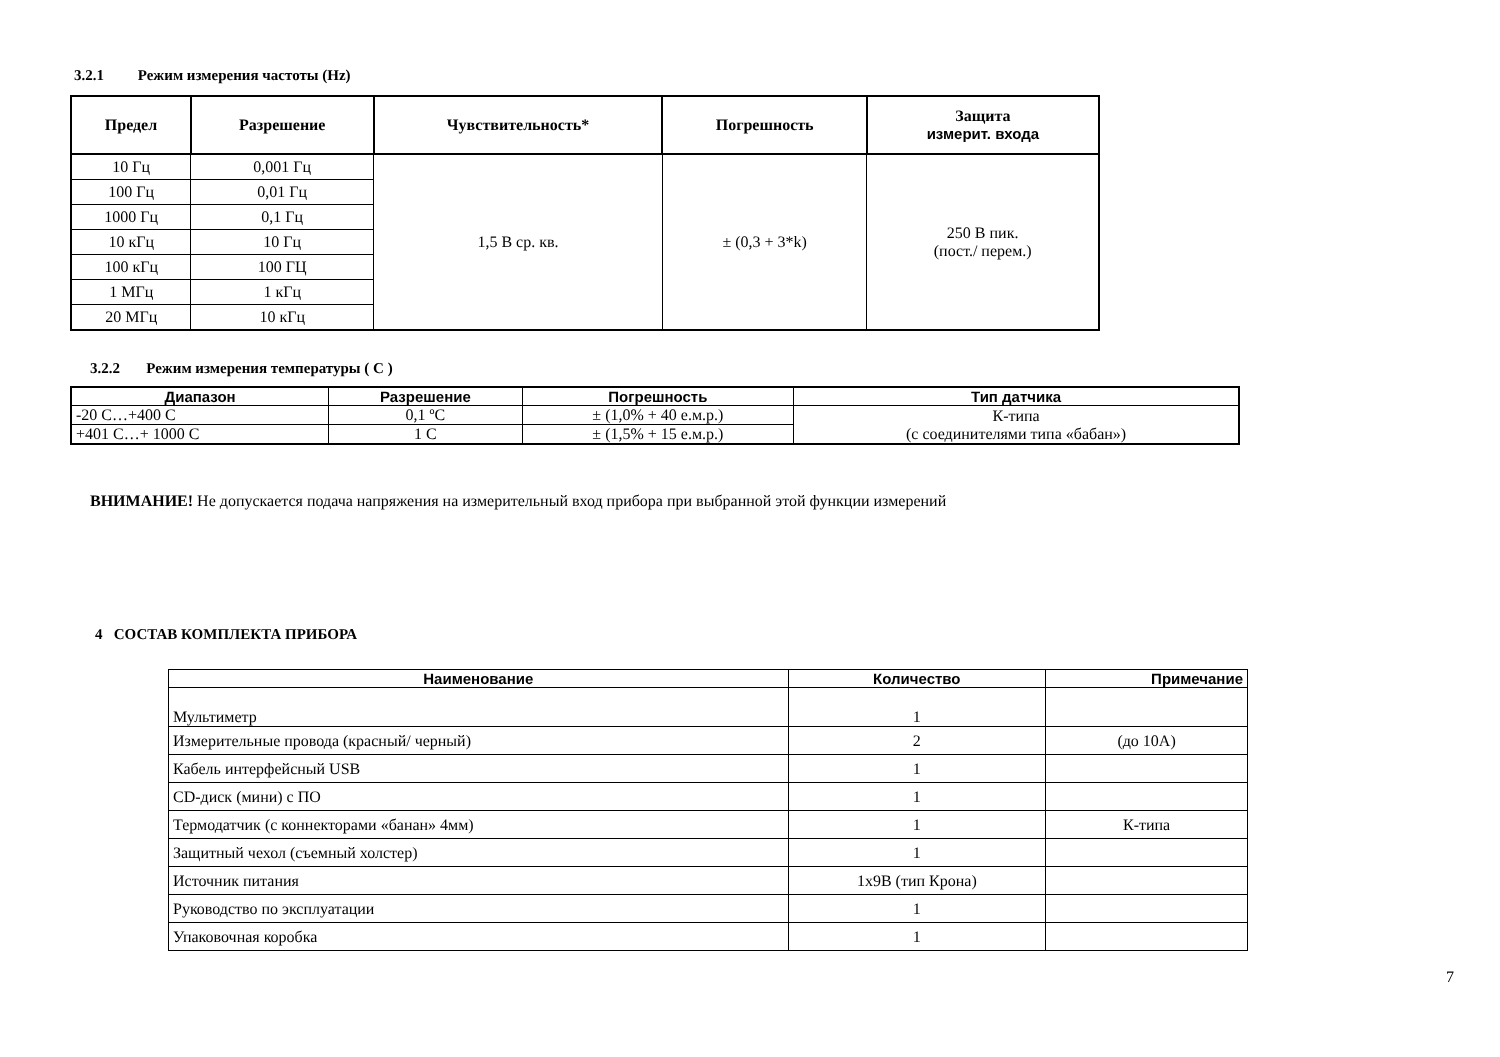3.2.1 Режим измерения частоты (Hz)
| Предел | Разрешение | Чувствительность* | Погрешность | Защита измерит. входа |
| --- | --- | --- | --- | --- |
| 10 Гц | 0,001 Гц | 1,5 В ср. кв. | ± (0,3 + 3*k) | 250 В пик. (пост./ перем.) |
| 100 Гц | 0,01 Гц | | | |
| 1000 Гц | 0,1 Гц | | | |
| 10 кГц | 10 Гц | | | |
| 100 кГц | 100 ГЦ | | | |
| 1 МГц | 1 кГц | | | |
| 20 МГц | 10 кГц | | | |
3.2.2 Режим измерения температуры ( C )
| Диапазон | Разрешение | Погрешность | Тип датчика |
| --- | --- | --- | --- |
| -20 C…+400 C | 0,1 ºC | ± (1,0% + 40 е.м.р.) | К-типа (с соединителями типа «бабан») |
| +401 C…+ 1000 C | 1 C | ± (1,5% + 15 е.м.р.) | |
ВНИМАНИЕ! Не допускается подача напряжения на измерительный вход прибора при выбранной этой функции измерений
4 СОСТАВ КОМПЛЕКТА ПРИБОРА
| Наименование | Количество | Примечание |
| --- | --- | --- |
| Мультиметр | 1 | |
| Измерительные провода (красный/ черный) | 2 | (до 10А) |
| Кабель интерфейсный USB | 1 | |
| CD-диск (мини) с ПО | 1 | |
| Термодатчик (с коннекторами «банан» 4мм) | 1 | К-типа |
| Защитный чехол (съемный холстер) | 1 | |
| Источник питания | 1x9В (тип Крона) | |
| Руководство по эксплуатации | 1 | |
| Упаковочная коробка | 1 | |
7